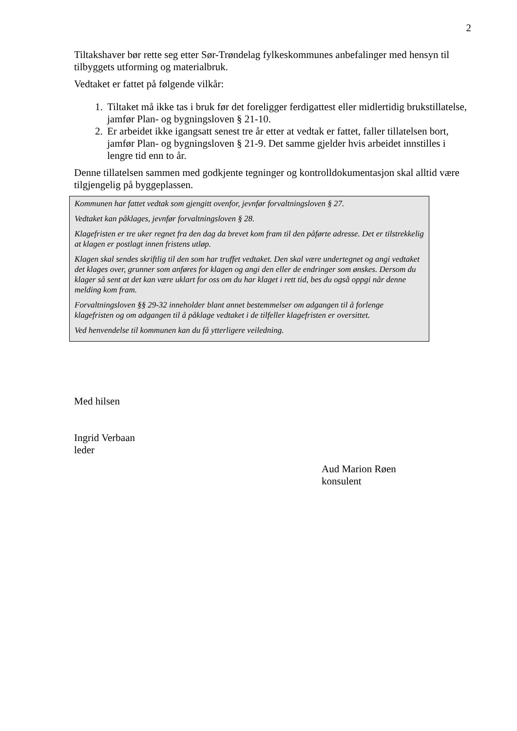2
Tiltakshaver bør rette seg etter Sør-Trøndelag fylkeskommunes anbefalinger med hensyn til tilbyggets utforming og materialbruk.
Vedtaket er fattet på følgende vilkår:
1. Tiltaket må ikke tas i bruk før det foreligger ferdigattest eller midlertidig brukstillatelse, jamfør Plan- og bygningsloven § 21-10.
2. Er arbeidet ikke igangsatt senest tre år etter at vedtak er fattet, faller tillatelsen bort, jamfør Plan- og bygningsloven § 21-9. Det samme gjelder hvis arbeidet innstilles i lengre tid enn to år.
Denne tillatelsen sammen med godkjente tegninger og kontrolldokumentasjon skal alltid være tilgjengelig på byggeplassen.
Kommunen har fattet vedtak som gjengitt ovenfor, jevnfør forvaltningsloven § 27.
Vedtaket kan påklages, jevnfør forvaltningsloven § 28.
Klagefristen er tre uker regnet fra den dag da brevet kom fram til den påførte adresse. Det er tilstrekkelig at klagen er postlagt innen fristens utløp.
Klagen skal sendes skriftlig til den som har truffet vedtaket. Den skal være undertegnet og angi vedtaket det klages over, grunner som anføres for klagen og angi den eller de endringer som ønskes. Dersom du klager så sent at det kan være uklart for oss om du har klaget i rett tid, bes du også oppgi når denne melding kom fram.
Forvaltningsloven §§ 29-32 inneholder blant annet bestemmelser om adgangen til å forlenge klagefristen og om adgangen til å påklage vedtaket i de tilfeller klagefristen er oversittet.
Ved henvendelse til kommunen kan du få ytterligere veiledning.
Med hilsen
Ingrid Verbaan
leder
Aud Marion Røen
konsulent